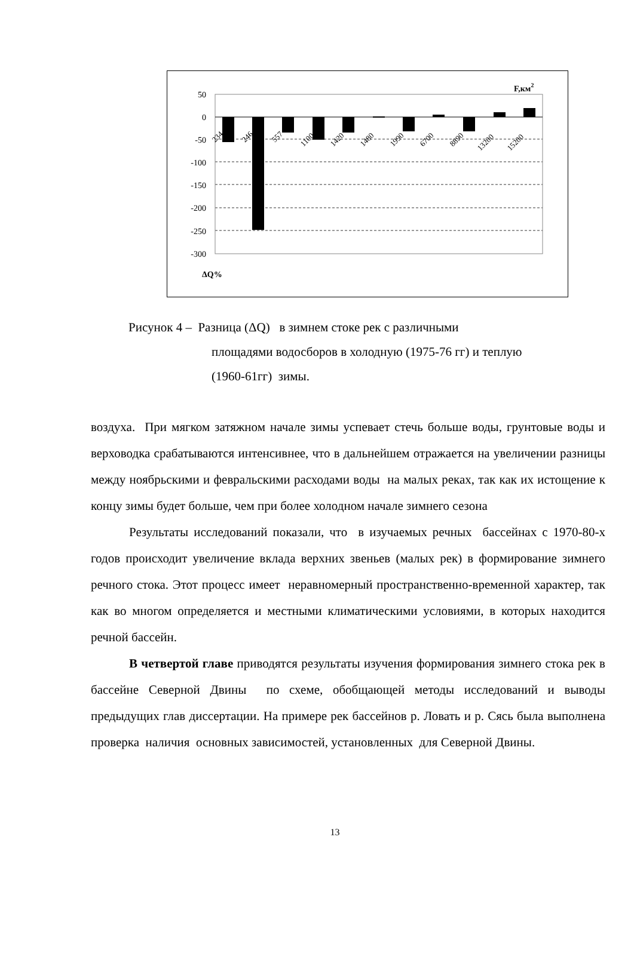50
0
-50
-100
-150
-200
-250
-300
234
246
557
1100
1420
1480
1990
6700
8890
13200
15200
F,км2
ΔQ%
Рисунок 4 – Разница (ΔQ) в зимнем стоке рек с различными
площадями водосборов в холодную (1975-76 гг) и теплую
(1960-61гг) зимы.
воздуха. При мягком затяжном начале зимы успевает стечь больше воды, грунтовые воды и верховодка срабатываются интенсивнее, что в дальнейшем отражается на увеличении разницы между ноябрьскими и февральскими расходами воды на малых реках, так как их истощение к концу зимы будет больше, чем при более холодном начале зимнего сезона
Результаты исследований показали, что в изучаемых речных бассейнах с 1970-80-х годов происходит увеличение вклада верхних звеньев (малых рек) в формирование зимнего речного стока. Этот процесс имеет неравномерный пространственно-временной характер, так как во многом определяется и местными климатическими условиями, в которых находится речной бассейн.
В четвертой главе приводятся результаты изучения формирования зимнего стока рек в бассейне Северной Двины по схеме, обобщающей методы исследований и выводы предыдущих глав диссертации. На примере рек бассейнов р. Ловать и р. Сясь была выполнена проверка наличия основных зависимостей, установленных для Северной Двины.
13